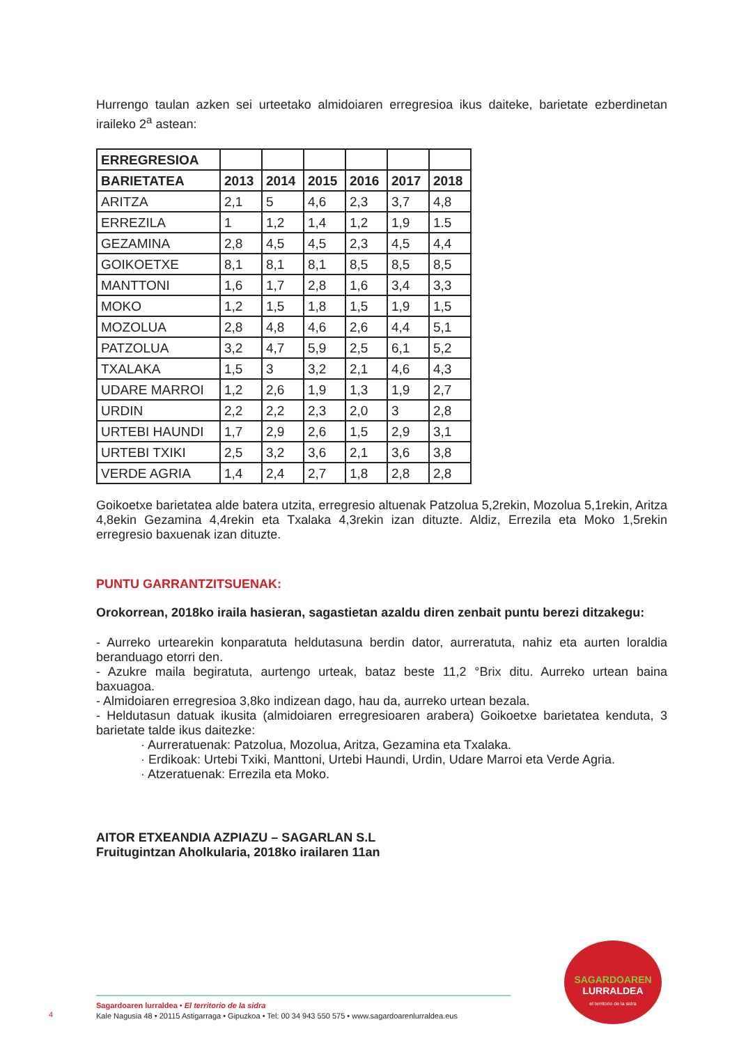Hurrengo taulan azken sei urteetako almidoiaren erregresioa ikus daiteke, barietate ezberdinetan iraileko 2<sup>a</sup> astean:
| ERREGRESIOA | | | | | | |
| --- | --- | --- | --- | --- | --- | --- |
| BARIETATEA | 2013 | 2014 | 2015 | 2016 | 2017 | 2018 |
| ARITZA | 2,1 | 5 | 4,6 | 2,3 | 3,7 | 4,8 |
| ERREZILA | 1 | 1,2 | 1,4 | 1,2 | 1,9 | 1.5 |
| GEZAMINA | 2,8 | 4,5 | 4,5 | 2,3 | 4,5 | 4,4 |
| GOIKOETXE | 8,1 | 8,1 | 8,1 | 8,5 | 8,5 | 8,5 |
| MANTTONI | 1,6 | 1,7 | 2,8 | 1,6 | 3,4 | 3,3 |
| MOKO | 1,2 | 1,5 | 1,8 | 1,5 | 1,9 | 1,5 |
| MOZOLUA | 2,8 | 4,8 | 4,6 | 2,6 | 4,4 | 5,1 |
| PATZOLUA | 3,2 | 4,7 | 5,9 | 2,5 | 6,1 | 5,2 |
| TXALAKA | 1,5 | 3 | 3,2 | 2,1 | 4,6 | 4,3 |
| UDARE MARROI | 1,2 | 2,6 | 1,9 | 1,3 | 1,9 | 2,7 |
| URDIN | 2,2 | 2,2 | 2,3 | 2,0 | 3 | 2,8 |
| URTEBI HAUNDI | 1,7 | 2,9 | 2,6 | 1,5 | 2,9 | 3,1 |
| URTEBI TXIKI | 2,5 | 3,2 | 3,6 | 2,1 | 3,6 | 3,8 |
| VERDE AGRIA | 1,4 | 2,4 | 2,7 | 1,8 | 2,8 | 2,8 |
Goikoetxe barietatea alde batera utzita, erregresio altuenak Patzolua 5,2rekin, Mozolua 5,1rekin, Aritza 4,8ekin Gezamina 4,4rekin eta Txalaka 4,3rekin izan dituzte. Aldiz, Errezila eta Moko 1,5rekin erregresio baxuenak izan dituzte.
PUNTU GARRANTZITSUENAK:
Orokorrean, 2018ko iraila hasieran, sagastietan azaldu diren zenbait puntu berezi ditzakegu:
- Aurreko urtearekin konparatuta heldutasuna berdin dator, aurreratuta, nahiz eta aurten loraldia beranduago etorri den.
- Azukre maila begiratuta, aurtengo urteak, bataz beste 11,2 °Brix ditu. Aurreko urtean baina baxuagoa.
- Almidoiaren erregresioa 3,8ko indizean dago, hau da, aurreko urtean bezala.
- Heldutasun datuak ikusita (almidoiaren erregresioaren arabera) Goikoetxe barietatea kenduta, 3 barietate talde ikus daitezke:
· Aurreratuenak: Patzolua, Mozolua, Aritza, Gezamina eta Txalaka.
· Erdikoak: Urtebi Txiki, Manttoni, Urtebi Haundi, Urdin, Udare Marroi eta Verde Agria.
· Atzeratuenak: Errezila eta Moko.
AITOR ETXEANDIA AZPIAZU – SAGARLAN S.L
Fruitugintzan Aholkularia, 2018ko irailaren 11an
SAGARDOAREN
LURRALDEA
el territorio de la sidra
Sagardoaren lurraldea • El territorio de la sidra
Kale Nagusia 48 • 20115 Astigarraga • Gipuzkoa • Tel: 00 34 943 550 575 • www.sagardoarenlurraldea.eus
4